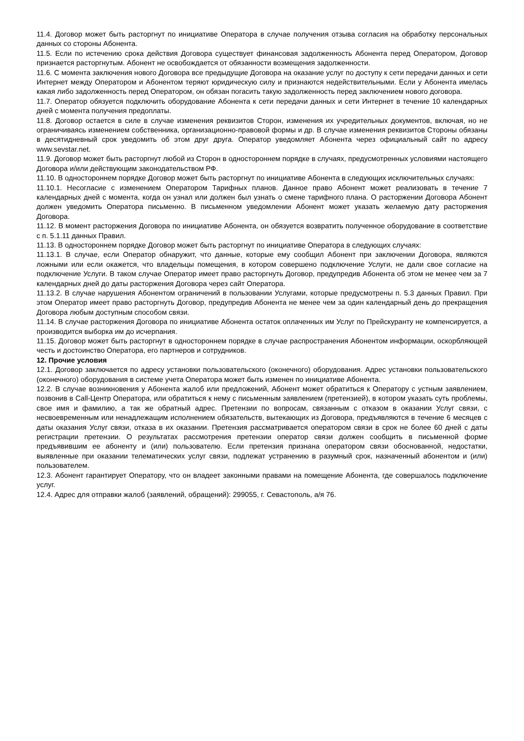11.4. Договор может быть расторгнут по инициативе Оператора в случае получения отзыва согласия на обработку персональных данных со стороны Абонента.
11.5. Если по истечению срока действия Договора существует финансовая задолженность Абонента перед Оператором, Договор признается расторгнутым. Абонент не освобождается от обязанности возмещения задолженности.
11.6. С момента заключения нового Договора все предыдущие Договора на оказание услуг по доступу к сети передачи данных и сети Интернет между Оператором и Абонентом теряют юридическую силу и признаются недействительными. Если у Абонента имелась какая либо задолженность перед Оператором, он обязан погасить такую задолженность перед заключением нового договора.
11.7. Оператор обязуется подключить оборудование Абонента к сети передачи данных и сети Интернет в течение 10 календарных дней с момента получения предоплаты.
11.8. Договор остается в силе в случае изменения реквизитов Сторон, изменения их учредительных документов, включая, но не ограничиваясь изменением собственника, организационно-правовой формы и др. В случае изменения реквизитов Стороны обязаны в десятидневный срок уведомить об этом друг друга. Оператор уведомляет Абонента через официальный сайт по адресу www.sevstar.net.
11.9. Договор может быть расторгнут любой из Сторон в одностороннем порядке в случаях, предусмотренных условиями настоящего Договора и/или действующим законодательством РФ.
11.10. В одностороннем порядке Договор может быть расторгнут по инициативе Абонента в следующих исключительных случаях:
11.10.1. Несогласие с изменением Оператором Тарифных планов. Данное право Абонент может реализовать в течение 7 календарных дней с момента, когда он узнал или должен был узнать о смене тарифного плана. О расторжении Договора Абонент должен уведомить Оператора письменно. В письменном уведомлении Абонент может указать желаемую дату расторжения Договора.
11.12. В момент расторжения Договора по инициативе Абонента, он обязуется возвратить полученное оборудование в соответствие с п. 5.1.11 данных Правил.
11.13. В одностороннем порядке Договор может быть расторгнут по инициативе Оператора в следующих случаях:
11.13.1. В случае, если Оператор обнаружит, что данные, которые ему сообщил Абонент при заключении Договора, являются ложными или если окажется, что владельцы помещения, в котором совершено подключение Услуги, не дали свое согласие на подключение Услуги. В таком случае Оператор имеет право расторгнуть Договор, предупредив Абонента об этом не менее чем за 7 календарных дней до даты расторжения Договора через сайт Оператора.
11.13.2. В случае нарушения Абонентом ограничений в пользовании Услугами, которые предусмотрены п. 5.3 данных Правил. При этом Оператор имеет право расторгнуть Договор, предупредив Абонента не менее чем за один календарный день до прекращения Договора любым доступным способом связи.
11.14. В случае расторжения Договора по инициативе Абонента остаток оплаченных им Услуг по Прейскуранту не компенсируется, а производится выборка им до исчерпания.
11.15. Договор может быть расторгнут в одностороннем порядке в случае распространения Абонентом информации, оскорбляющей честь и достоинство Оператора, его партнеров и сотрудников.
12. Прочие условия
12.1. Договор заключается по адресу установки пользовательского (оконечного) оборудования. Адрес установки пользовательского (оконечного) оборудования в системе учета Оператора может быть изменен по инициативе Абонента.
12.2. В случае возникновения у Абонента жалоб или предложений, Абонент может обратиться к Оператору с устным заявлением, позвонив в Call-Центр Оператора, или обратиться к нему с письменным заявлением (претензией), в котором указать суть проблемы, свое имя и фамилию, а так же обратный адрес. Претензии по вопросам, связанным с отказом в оказании Услуг связи, с несвоевременным или ненадлежащим исполнением обязательств, вытекающих из Договора, предъявляются в течение 6 месяцев с даты оказания Услуг связи, отказа в их оказании. Претензия рассматривается оператором связи в срок не более 60 дней с даты регистрации претензии. О результатах рассмотрения претензии оператор связи должен сообщить в письменной форме предъявившим ее абоненту и (или) пользователю. Если претензия признана оператором связи обоснованной, недостатки, выявленные при оказании телематических услуг связи, подлежат устранению в разумный срок, назначенный абонентом и (или) пользователем.
12.3. Абонент гарантирует Оператору, что он владеет законными правами на помещение Абонента, где совершалось подключение услуг.
12.4. Адрес для отправки жалоб (заявлений, обращений): 299055, г. Севастополь, а/я 76.